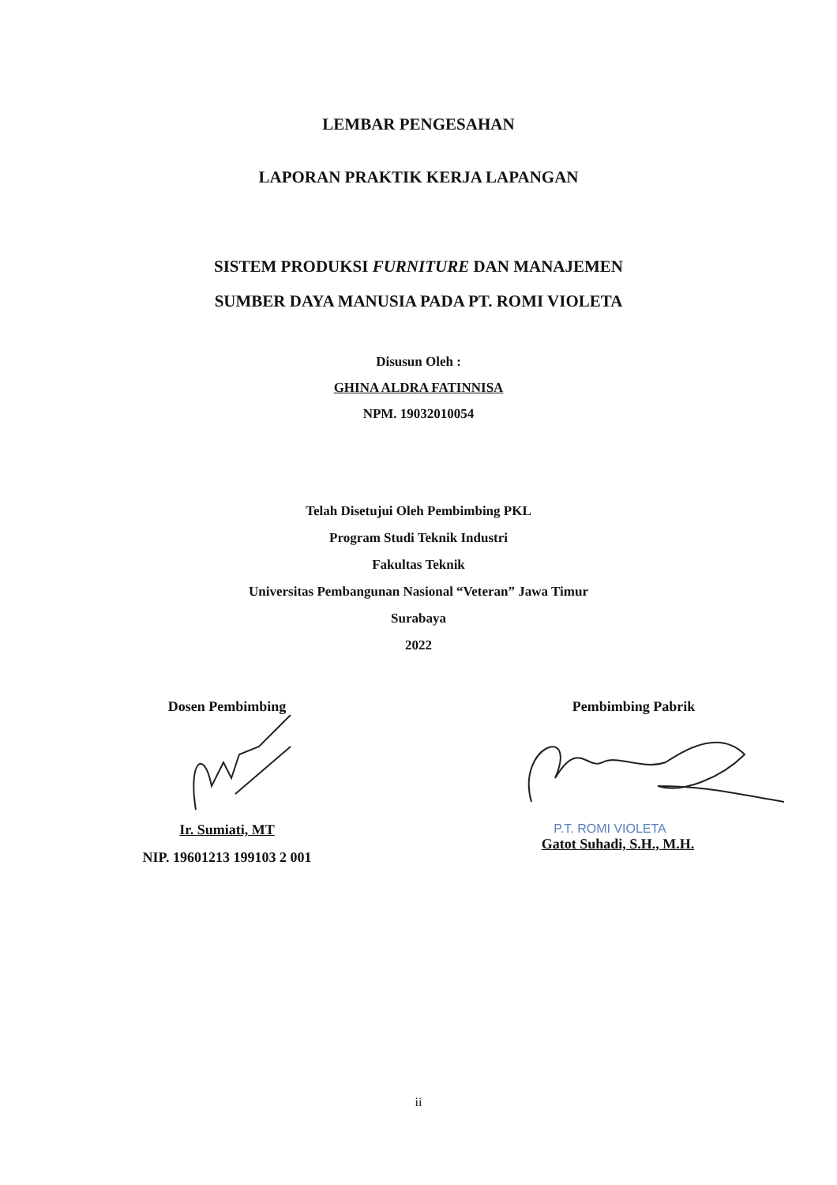LEMBAR PENGESAHAN
LAPORAN PRAKTIK KERJA LAPANGAN
SISTEM PRODUKSI FURNITURE DAN MANAJEMEN
SUMBER DAYA MANUSIA PADA PT. ROMI VIOLETA
Disusun Oleh :
GHINA ALDRA FATINNISA
NPM. 19032010054
Telah Disetujui Oleh Pembimbing PKL
Program Studi Teknik Industri
Fakultas Teknik
Universitas Pembangunan Nasional “Veteran” Jawa Timur
Surabaya
2022
Dosen Pembimbing
Ir. Sumiati, MT
NIP. 19601213 199103 2 001
Pembimbing Pabrik
P.T. ROMI VIOLETA
Gatot Suhadi, S.H., M.H.
ii